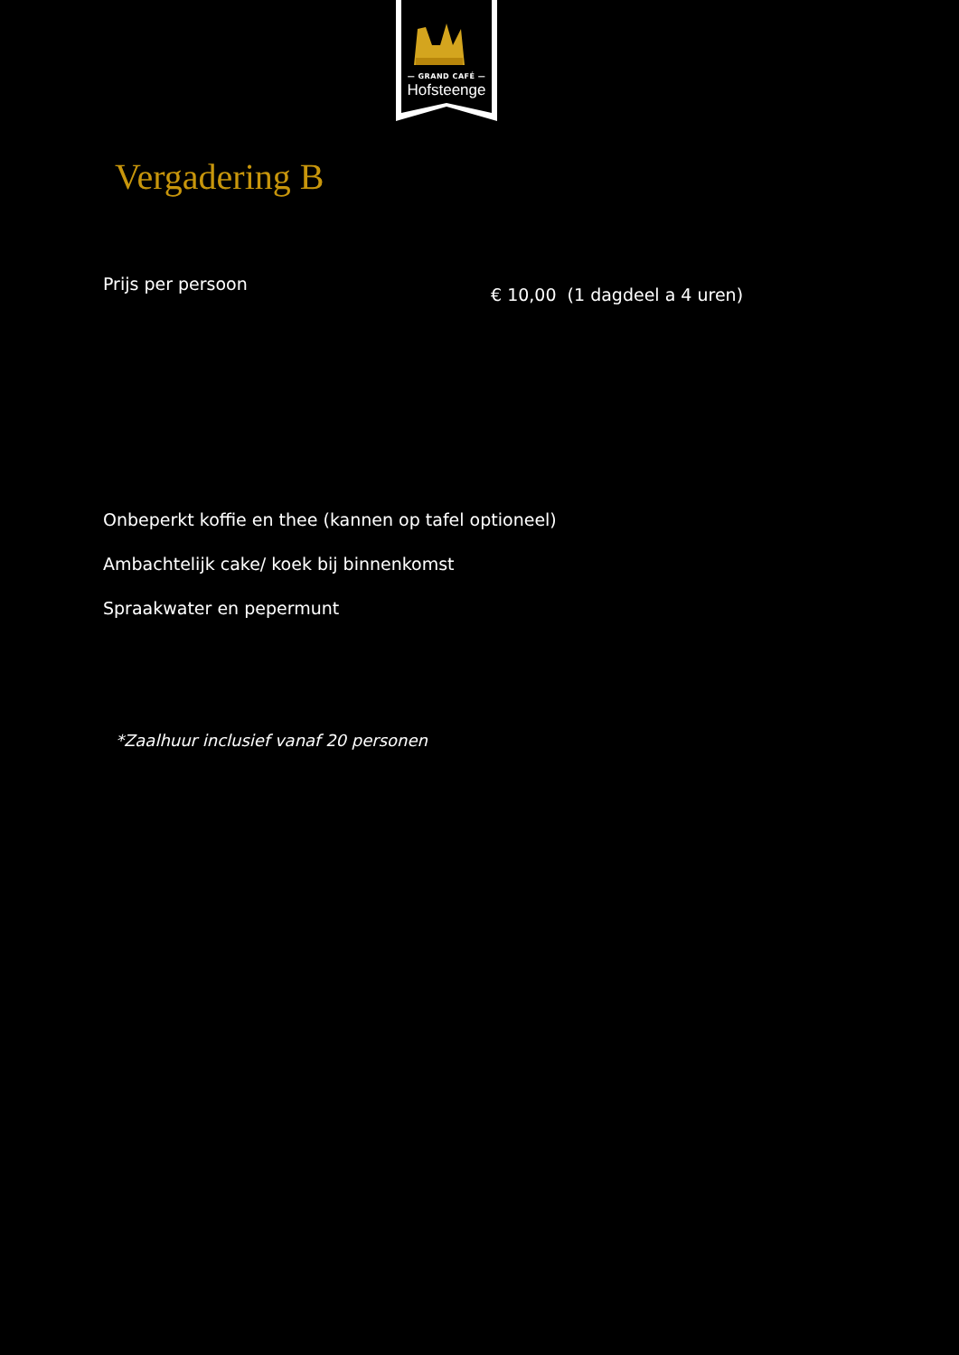— GRAND CAFÉ —
Hofsteenge
Vergadering B
Prijs per persoon
€ 10,00 (1 dagdeel a 4 uren)
Onbeperkt koffie en thee (kannen op tafel optioneel)
Ambachtelijk cake/ koek bij binnenkomst
Spraakwater en pepermunt
*Zaalhuur inclusief vanaf 20 personen